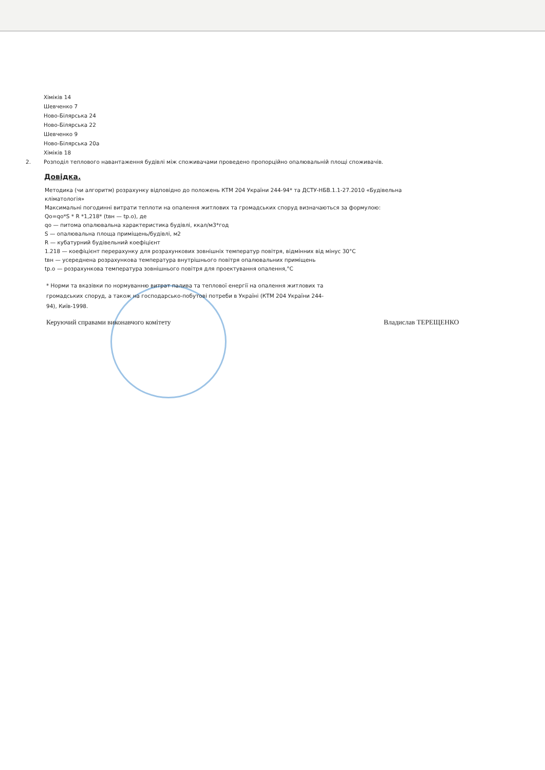Хіміків 14
Шевченко 7
Ново-Білярська 24
Ново-Білярська 22
Шевченко 9
Ново-Білярська 20а
Хіміків 18
2. Розподіл теплового навантаження будівлі між споживачами проведено пропорційно опалювальній площі споживачів.
Довідка.
Методика (чи алгоритм) розрахунку відповідно до положень КТМ 204 України 244-94* та ДСТУ-НБВ.1.1-27.2010 «Будівельна кліматологія»
Максимальні погодинні витрати теплоти на опалення житлових та громадських споруд визначаються за формулою:
Qo=qo*S * R *1,218* (tвн — tр.о), де
qo — питома опалювальна характеристика будівлі, ккал/м3*год
S — опалювальна площа приміщень/будівлі, м2
R — кубатурний будівельний коефіцієнт
1.218 — коефіцієнт перерахунку для розрахункових зовнішніх температур повітря, відмінних від мінус 30°С
tвн — усереднена розрахункова температура внутрішнього повітря опалювальних приміщень
tр.о — розрахункова температура зовнішнього повітря для проектування опалення,°С
* Норми та вказівки по нормуванню витрат палива та теплової енергії на опалення житлових та громадських споруд, а також на господарсько-побутові потреби в Україні (КТМ 204 України 244-94), Київ-1998.
Керуючий справами виконавчого комітету Владислав ТЕРЕЩЕНКО